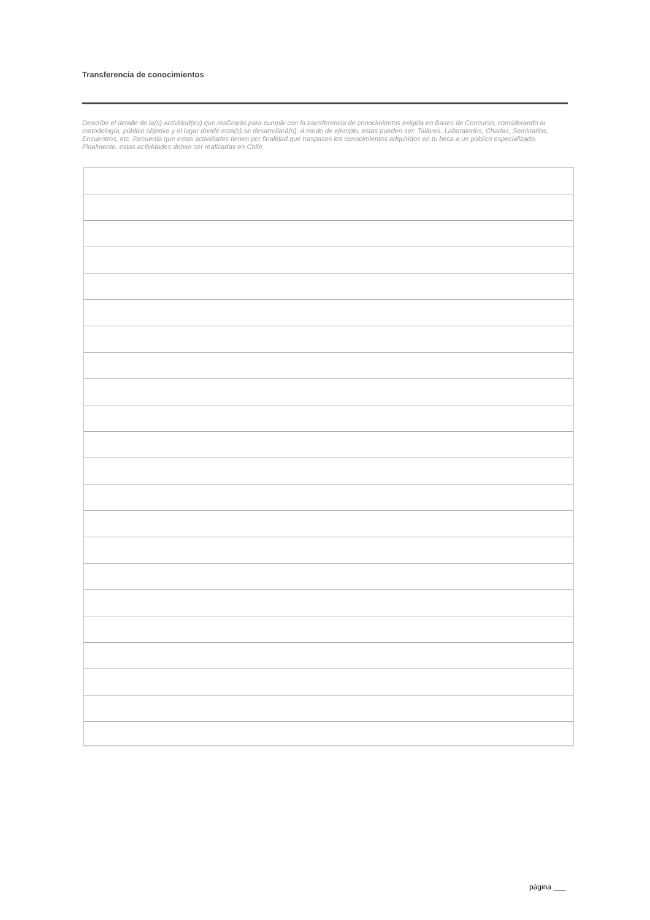Transferencia de conocimientos
Describe el detalle de la(s) actividad(es) que realizarás para cumplir con la transferencia de conocimientos exigida en Bases de Concurso, considerando la metodología, público objetivo y el lugar donde esta(s) se desarrollará(n). A modo de ejemplo, estas pueden ser: Talleres, Laboratorios, Charlas, Seminarios, Encuentros, etc. Recuerda que estas actividades tienen por finalidad que traspases los conocimientos adquiridos en tu beca a un público especializado. Finalmente, estas actividades deben ser realizadas en Chile.
página ___